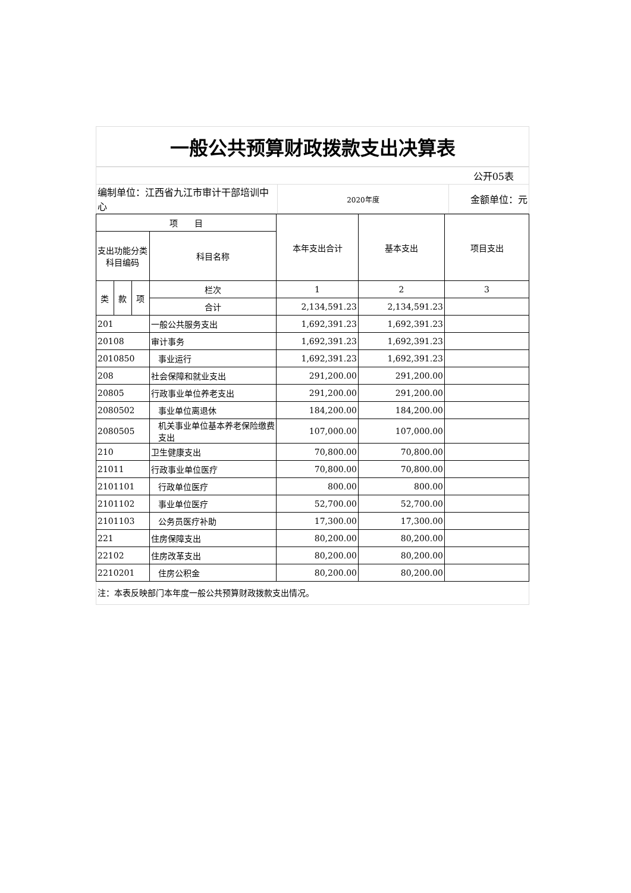一般公共预算财政拨款支出决算表
| 公开05表 | | |
| 编制单位：江西省九江市审计干部培训中心 | 2020年度 | 金额单位：元 |
| 项 目 | | | | 本年支出合计 | 基本支出 | 项目支出 |
| --- | --- | --- | --- | --- | --- | --- |
| 支出功能分类科目编码 | | | 科目名称 | | | |
| 类 | 款 | 项 | 栏次 | 1 | 2 | 3 |
| | | | 合计 | 2,134,591.23 | 2,134,591.23 | |
| 201 | | | 一般公共服务支出 | 1,692,391.23 | 1,692,391.23 | |
| 20108 | | | 审计事务 | 1,692,391.23 | 1,692,391.23 | |
| 2010850 | | | 事业运行 | 1,692,391.23 | 1,692,391.23 | |
| 208 | | | 社会保障和就业支出 | 291,200.00 | 291,200.00 | |
| 20805 | | | 行政事业单位养老支出 | 291,200.00 | 291,200.00 | |
| 2080502 | | | 事业单位离退休 | 184,200.00 | 184,200.00 | |
| 2080505 | | | 机关事业单位基本养老保险缴费支出 | 107,000.00 | 107,000.00 | |
| 210 | | | 卫生健康支出 | 70,800.00 | 70,800.00 | |
| 21011 | | | 行政事业单位医疗 | 70,800.00 | 70,800.00 | |
| 2101101 | | | 行政单位医疗 | 800.00 | 800.00 | |
| 2101102 | | | 事业单位医疗 | 52,700.00 | 52,700.00 | |
| 2101103 | | | 公务员医疗补助 | 17,300.00 | 17,300.00 | |
| 221 | | | 住房保障支出 | 80,200.00 | 80,200.00 | |
| 22102 | | | 住房改革支出 | 80,200.00 | 80,200.00 | |
| 2210201 | | | 住房公积金 | 80,200.00 | 80,200.00 | |
注：本表反映部门本年度一般公共预算财政拨款支出情况。